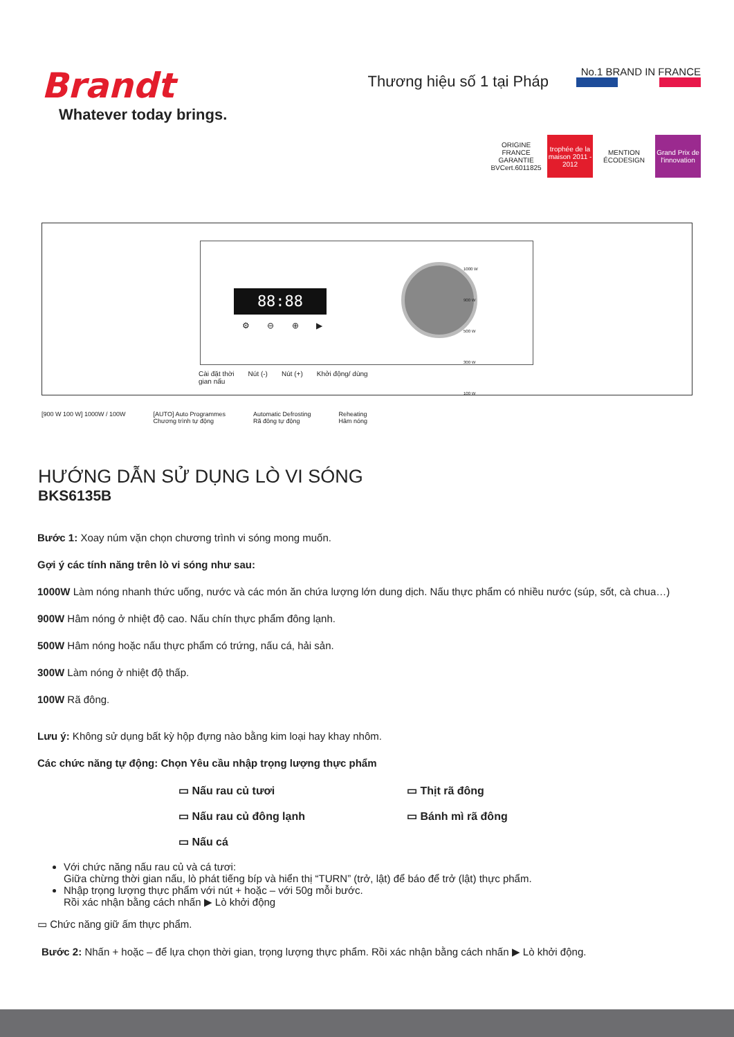Brandt
Whatever today brings.
Thương hiệu số 1 tại Pháp
No.1 BRAND IN FRANCE
ORIGINE FRANCE GARANTIE BVCert.6011825
trophée de la maison 2011 - 2012
MENTION ÉCODESIGN
Grand Prix de l'innovation
88:88
⚙ ⊖ ⊕ ▶
1000 W
900 W
500 W
300 W
100 W
Cài đặt thời
gian nấu Nút (-) Nút (+) Khởi động/ dùng
[900 W 100 W] 1000W / 100W [AUTO] Auto Programmes
Chương trình tự động Automatic Defrosting
Rã đông tự động Reheating
Hâm nóng
HƯỚNG DẪN SỬ DỤNG LÒ VI SÓNG
BKS6135B
Bước 1: Xoay núm vặn chọn chương trình vi sóng mong muốn.
Gợi ý các tính năng trên lò vi sóng như sau:
1000W Làm nóng nhanh thức uống, nước và các món ăn chứa lượng lớn dung dịch. Nấu thực phẩm có nhiều nước (súp, sốt, cà chua…)
900W Hâm nóng ở nhiệt độ cao. Nấu chín thực phẩm đông lạnh.
500W Hâm nóng hoặc nấu thực phẩm có trứng, nấu cá, hải sản.
300W Làm nóng ở nhiệt độ thấp.
100W Rã đông.
Lưu ý: Không sử dụng bất kỳ hộp đựng nào bằng kim loại hay khay nhôm.
Các chức năng tự động: Chọn Yêu cầu nhập trọng lượng thực phẩm
▭ Nấu rau củ tươi ▭ Thịt rã đông ▭ Nấu rau củ đông lạnh ▭ Bánh mì rã đông ▭ Nấu cá
Với chức năng nấu rau củ và cá tươi:
Giữa chừng thời gian nấu, lò phát tiếng bíp và hiển thị “TURN” (trở, lật) để báo để trở (lật) thực phẩm.
Nhập trọng lượng thực phẩm với nút + hoặc – với 50g mỗi bước.
Rồi xác nhận bằng cách nhấn ▶ Lò khởi động
▭ Chức năng giữ ấm thực phẩm.
Bước 2: Nhấn + hoặc – để lựa chọn thời gian, trọng lượng thực phẩm. Rồi xác nhận bằng cách nhấn ▶ Lò khởi động.